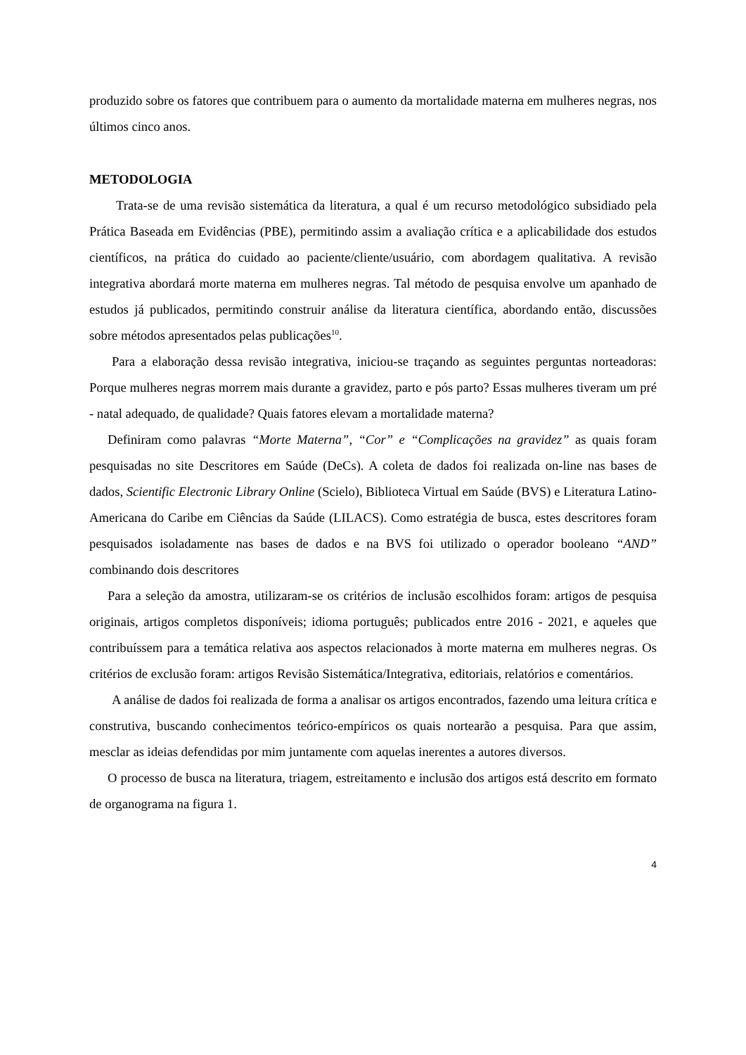produzido sobre os fatores que contribuem para o aumento da mortalidade materna em mulheres negras, nos últimos cinco anos.
METODOLOGIA
Trata-se de uma revisão sistemática da literatura, a qual é um recurso metodológico subsidiado pela Prática Baseada em Evidências (PBE), permitindo assim a avaliação crítica e a aplicabilidade dos estudos científicos, na prática do cuidado ao paciente/cliente/usuário, com abordagem qualitativa. A revisão integrativa abordará morte materna em mulheres negras. Tal método de pesquisa envolve um apanhado de estudos já publicados, permitindo construir análise da literatura científica, abordando então, discussões sobre métodos apresentados pelas publicações<sup>10</sup>.
Para a elaboração dessa revisão integrativa, iniciou-se traçando as seguintes perguntas norteadoras: Porque mulheres negras morrem mais durante a gravidez, parto e pós parto? Essas mulheres tiveram um pré - natal adequado, de qualidade? Quais fatores elevam a mortalidade materna?
Definiram como palavras “Morte Materna”, “Cor” e “Complicações na gravidez” as quais foram pesquisadas no site Descritores em Saúde (DeCs). A coleta de dados foi realizada on-line nas bases de dados, Scientific Electronic Library Online (Scielo), Biblioteca Virtual em Saúde (BVS) e Literatura Latino-Americana do Caribe em Ciências da Saúde (LILACS). Como estratégia de busca, estes descritores foram pesquisados isoladamente nas bases de dados e na BVS foi utilizado o operador booleano “AND” combinando dois descritores
Para a seleção da amostra, utilizaram-se os critérios de inclusão escolhidos foram: artigos de pesquisa originais, artigos completos disponíveis; idioma português; publicados entre 2016 - 2021, e aqueles que contribuíssem para a temática relativa aos aspectos relacionados à morte materna em mulheres negras. Os critérios de exclusão foram: artigos Revisão Sistemática/Integrativa, editoriais, relatórios e comentários.
A análise de dados foi realizada de forma a analisar os artigos encontrados, fazendo uma leitura crítica e construtiva, buscando conhecimentos teórico-empíricos os quais nortearão a pesquisa. Para que assim, mesclar as ideias defendidas por mim juntamente com aquelas inerentes a autores diversos.
O processo de busca na literatura, triagem, estreitamento e inclusão dos artigos está descrito em formato de organograma na figura 1.
4